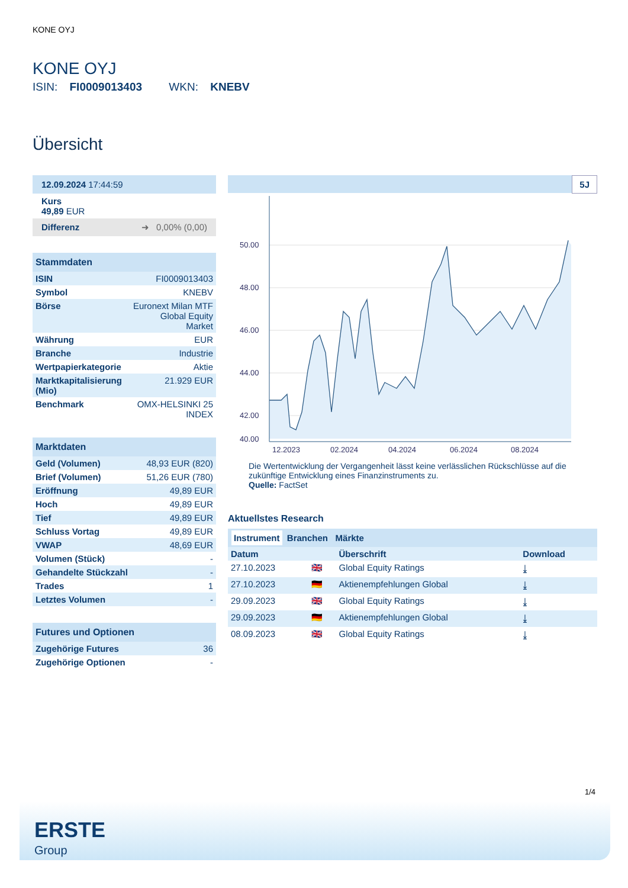KONE OYJ
KONE OYJ
ISIN: FI0009013403 WKN: KNEBV
Übersicht
| 12.09.2024 17:44:59 |
| Kurs 49,89 EUR |
| Differenz ➜ 0,00% (0,00) |
| Stammdaten | |
| --- | --- |
| ISIN | FI0009013403 |
| Symbol | KNEBV |
| Börse | Euronext Milan MTF Global Equity Market |
| Währung | EUR |
| Branche | Industrie |
| Wertpapierkategorie | Aktie |
| Marktkapitalisierung (Mio) | 21.929 EUR |
| Benchmark | OMX-HELSINKI 25 INDEX |
| Marktdaten | |
| --- | --- |
| Geld (Volumen) | 48,93 EUR (820) |
| Brief (Volumen) | 51,26 EUR (780) |
| Eröffnung | 49,89 EUR |
| Hoch | 49,89 EUR |
| Tief | 49,89 EUR |
| Schluss Vortag | 49,89 EUR |
| VWAP | 48,69 EUR |
| Volumen (Stück) | - |
| Gehandelte Stückzahl | - |
| Trades | 1 |
| Letztes Volumen | - |
| Futures und Optionen | |
| --- | --- |
| Zugehörige Futures | 36 |
| Zugehörige Optionen | - |
5J
50.00
48.00
46.00
44.00
42.00
40.00
12.2023
02.2024
04.2024
06.2024
08.2024
Die Wertentwicklung der Vergangenheit lässt keine verlässlichen Rückschlüsse auf die zukünftige Entwicklung eines Finanzinstruments zu.
Quelle: FactSet
Aktuellstes Research
Instrument Branchen Märkte
| Datum | | Überschrift | Download |
| 27.10.2023 | 🇬🇧 | Global Equity Ratings | ⤓ |
| 27.10.2023 | 🇩🇪 | Aktienempfehlungen Global | ⤓ |
| 29.09.2023 | 🇬🇧 | Global Equity Ratings | ⤓ |
| 29.09.2023 | 🇩🇪 | Aktienempfehlungen Global | ⤓ |
| 08.09.2023 | 🇬🇧 | Global Equity Ratings | ⤓ |
1/4
ERSTE
Group